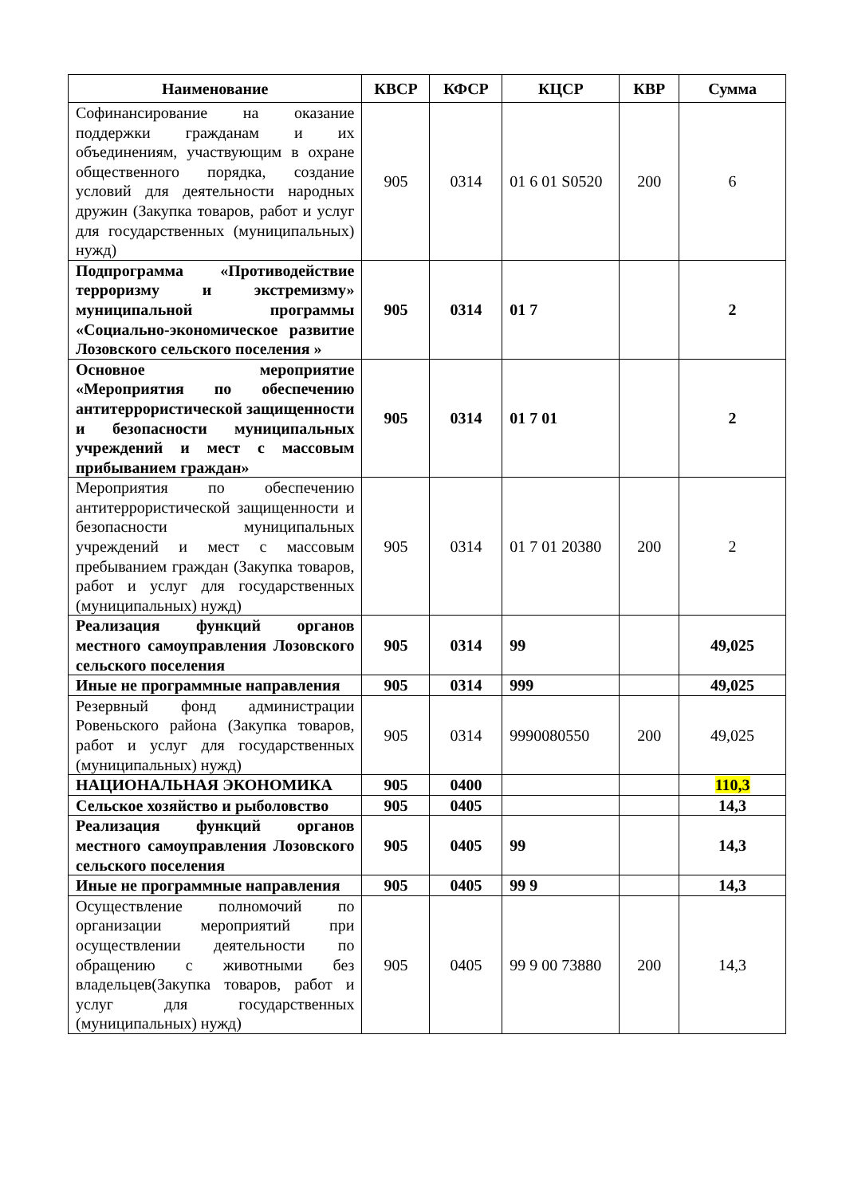| Наименование | КВСР | КФСР | КЦСР | КВР | Сумма |
| --- | --- | --- | --- | --- | --- |
| Софинансирование на оказание поддержки гражданам и их объединениям, участвующим в охране общественного порядка, создание условий для деятельности народных дружин (Закупка товаров, работ и услуг для государственных (муниципальных) нужд) | 905 | 0314 | 01 6 01 S0520 | 200 | 6 |
| Подпрограмма «Противодействие терроризму и экстремизму» муниципальной программы «Социально-экономическое развитие Лозовского сельского поселения » | 905 | 0314 | 01 7 | | 2 |
| Основное мероприятие «Мероприятия по обеспечению антитеррористической защищенности и безопасности муниципальных учреждений и мест с массовым прибыванием граждан» | 905 | 0314 | 01 7 01 | | 2 |
| Мероприятия по обеспечению антитеррористической защищенности и безопасности муниципальных учреждений и мест с массовым пребыванием граждан (Закупка товаров, работ и услуг для государственных (муниципальных) нужд) | 905 | 0314 | 01 7 01 20380 | 200 | 2 |
| Реализация функций органов местного самоуправления Лозовского сельского поселения | 905 | 0314 | 99 | | 49,025 |
| Иные не программные направления | 905 | 0314 | 999 | | 49,025 |
| Резервный фонд администрации Ровеньского района (Закупка товаров, работ и услуг для государственных (муниципальных) нужд) | 905 | 0314 | 9990080550 | 200 | 49,025 |
| НАЦИОНАЛЬНАЯ ЭКОНОМИКА | 905 | 0400 | | | 110,3 |
| Сельское хозяйство и рыболовство | 905 | 0405 | | | 14,3 |
| Реализация функций органов местного самоуправления Лозовского сельского поселения | 905 | 0405 | 99 | | 14,3 |
| Иные не программные направления | 905 | 0405 | 99 9 | | 14,3 |
| Осуществление полномочий по организации мероприятий при осуществлении деятельности по обращению с животными без владельцев(Закупка товаров, работ и услуг для государственных (муниципальных) нужд) | 905 | 0405 | 99 9 00 73880 | 200 | 14,3 |